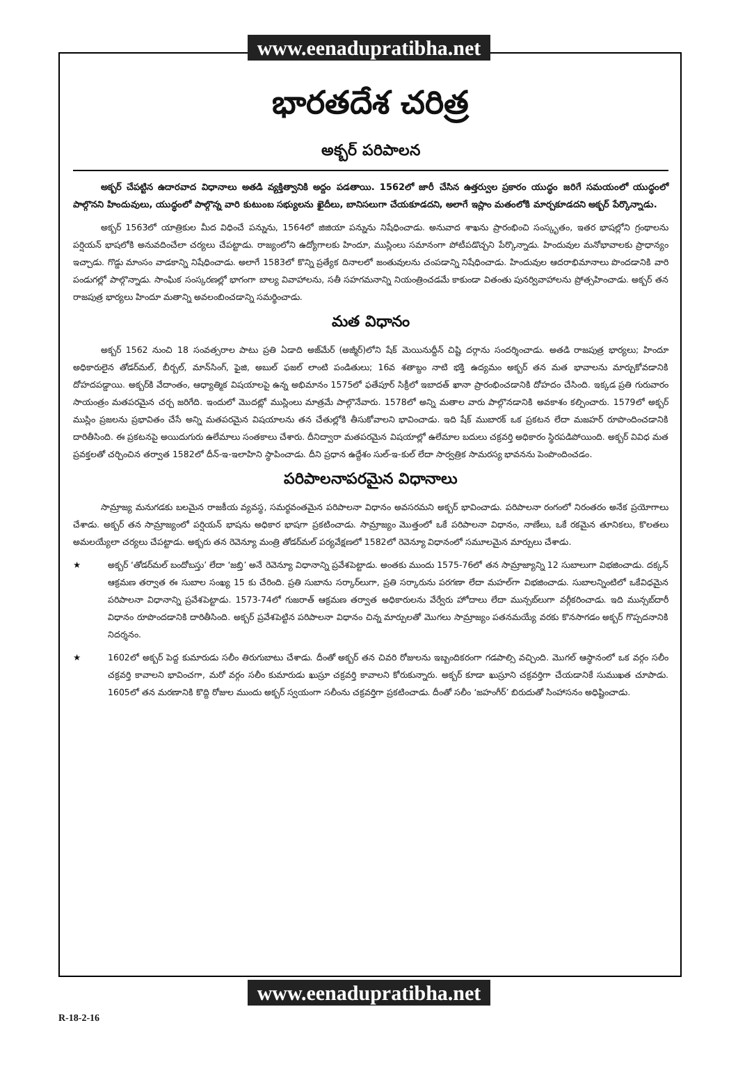www.eenadupratibha.net
భారతదేశ చరిత్ర
అక్బర్ పరిపాలన
అక్బర్ చేపట్టిన ఉదారవాద విధానాలు అతడి వ్యక్తిత్వానికి అద్దం పడతాయి. 1562లో జారీ చేసిన ఉత్తర్వుల ప్రకారం యుద్ధం జరిగే సమయంలో యుద్ధంలో పాల్గొనని హిందువులు, యుద్ధంలో పాల్గొన్న వారి కుటుంబ సభ్యులను ఖైదీలు, బానిసలుగా చేయకూడదని, అలాగే ఇస్లాం మతంలోకి మార్చకూడదని అక్బర్ పేర్కొన్నాడు.
అక్బర్ 1563లో యాత్రికుల మీద విధించే పన్నును, 1564లో జిజియా పన్నును నిషేధించాడు. అనువాద శాఖను ప్రారంభించి సంస్కృతం, ఇతర భాషల్లోని గ్రంథాలను పర్షియన్ భాషలోకి అనువదించేలా చర్యలు చేపట్టాడు. రాజ్యంలోని ఉద్యోగాలకు హిందూ, ముస్లింలు సమానంగా పోటీపడొచ్చని పేర్కొన్నాడు. హిందువుల మనోభావాలకు ప్రాధాన్యం ఇచ్చాడు. గొడ్డు మాంసం వాడకాన్ని నిషేధించాడు. అలాగే 1583లో కొన్ని ప్రత్యేక దినాలలో జంతువులను చంపడాన్ని నిషేధించాడు. హిందువుల ఆదరాభిమానాలు పొందడానికి వారి పండుగల్లో పాల్గొన్నాడు. సాంఘిక సంస్కరణల్లో భాగంగా బాల్య వివాహాలను, సతీ సహగమనాన్ని నియంత్రించడమే కాకుండా వితంతు పునర్వివాహాలను ప్రోత్సహించాడు. అక్బర్ తన రాజపుత్ర భార్యలు హిందూ మతాన్ని అవలంబించడాన్ని సమర్థించాడు.
మత విధానం
అక్బర్ 1562 నుంచి 18 సంవత్సరాల పాటు ప్రతి ఏడాది అజ్‌మేర్ (అజ్మీర్)లోని షేక్ మెయినుద్దీన్ చిష్టి దర్గాను సందర్శించాడు. అతడి రాజపుత్ర భార్యలు; హిందూ అధికారులైన తోడర్‌మల్, బీర్బల్, మాన్‌సింగ్, ఫైజి, అబుల్ ఫజల్ లాంటి పండితులు; 16వ శతాబ్దం నాటి భక్తి ఉద్యమం అక్బర్ తన మత భావాలను మార్చుకోవడానికి దోహదపడ్డాయి. అక్బర్‌కి వేదాంతం, ఆధ్యాత్మిక విషయాలపై ఉన్న అభిమానం 1575లో ఫతేపూర్ సిక్రీలో ఇబాదత్ ఖానా ప్రారంభించడానికి దోహదం చేసింది. ఇక్కడ ప్రతి గురువారం సాయంత్రం మతపరమైన చర్చ జరిగేది. ఇందులో మొదట్లో ముస్లింలు మాత్రమే పాల్గొనేవారు. 1578లో అన్ని మతాల వారు పాల్గొనడానికి అవకాశం కల్పించారు. 1579లో అక్బర్ ముస్లిం ప్రజలను ప్రభావితం చేసే అన్ని మతపరమైన విషయాలను తన చేతుల్లోకి తీసుకోవాలని భావించాడు. ఇది షేక్ ముబారక్ ఒక ప్రకటన లేదా మజహర్ రూపొందించడానికి దారితీసింది. ఈ ప్రకటనపై అయిదుగురు ఉలేమాలు సంతకాలు చేశారు. దీనిద్వారా మతపరమైన విషయాల్లో ఉలేమాల బదులు చక్రవర్తి అధికారం స్థిరపడిపోయింది. అక్బర్ వివిధ మత ప్రవక్తలతో చర్చించిన తర్వాత 1582లో దీన్-ఇ-ఇలాహిని స్థాపించాడు. దీని ప్రధాన ఉద్దేశం సుల్-ఇ-కుల్ లేదా సార్వత్రిక సామరస్య భావనను పెంపొందించడం.
పరిపాలనాపరమైన విధానాలు
సామ్రాజ్య మనుగడకు బలమైన రాజకీయ వ్యవస్థ, సమర్థవంతమైన పరిపాలనా విధానం అవసరమని అక్బర్ భావించాడు. పరిపాలనా రంగంలో నిరంతరం అనేక ప్రయోగాలు చేశాడు. అక్బర్ తన సామ్రాజ్యంలో పర్షియన్ భాషను అధికార భాషగా ప్రకటించాడు. సామ్రాజ్యం మొత్తంలో ఒకే పరిపాలనా విధానం, నాణేలు, ఒకే రకమైన తూనికలు, కొలతలు అమలయ్యేలా చర్యలు చేపట్టాడు. అక్బరు తన రెవెన్యూ మంత్రి తోడర్‌మల్ పర్యవేక్షణలో 1582లో రెవెన్యూ విధానంలో సమూలమైన మార్పులు చేశాడు.
★ అక్బర్ ‘తోడర్‌మల్ బందోబస్తు’ లేదా ‘జబ్తి’ అనే రెవెన్యూ విధానాన్ని ప్రవేశపెట్టాడు. అంతకు ముందు 1575-76లో తన సామ్రాజ్యాన్ని 12 సుబాలుగా విభజించాడు. దక్కన్ ఆక్రమణ తర్వాత ఈ సుబాల సంఖ్య 15 కు చేరింది. ప్రతి సుబాను సర్కార్‌లుగా, ప్రతి సర్కారును పరగణా లేదా మహల్‌గా విభజించాడు. సుబాలన్నింటిలో ఒకేవిధమైన పరిపాలనా విధానాన్ని ప్రవేశపెట్టాడు. 1573-74లో గుజరాత్ ఆక్రమణ తర్వాత అధికారులను వేర్వేరు హోదాలు లేదా మున్సబ్‌లుగా వర్గీకరించాడు. ఇది మున్సబ్‌దారీ విధానం రూపొందడానికి దారితీసింది. అక్బర్ ప్రవేశపెట్టిన పరిపాలనా విధానం చిన్న మార్పులతో మొగలు సామ్రాజ్యం పతనమయ్యే వరకు కొనసాగడం అక్బర్ గొప్పదనానికి నిదర్శనం.
★ 1602లో అక్బర్ పెద్ద కుమారుడు సలీం తిరుగుబాటు చేశాడు. దీంతో అక్బర్ తన చివరి రోజులను ఇబ్బందికరంగా గడపాల్సి వచ్చింది. మొగల్ ఆస్థానంలో ఒక వర్గం సలీం చక్రవర్తి కావాలని భావించగా, మరో వర్గం సలీం కుమారుడు ఖుస్రూ చక్రవర్తి కావాలని కోరుకున్నారు. అక్బర్ కూడా ఖుస్రూని చక్రవర్తిగా చేయడానికే సుముఖత చూపాడు. 1605లో తన మరణానికి కొద్ది రోజుల ముందు అక్బర్ స్వయంగా సలీంను చక్రవర్తిగా ప్రకటించాడు. దీంతో సలీం ‘జహంగీర్’ బిరుదుతో సింహాసనం అధిష్టించాడు.
www.eenadupratibha.net
R-18-2-16